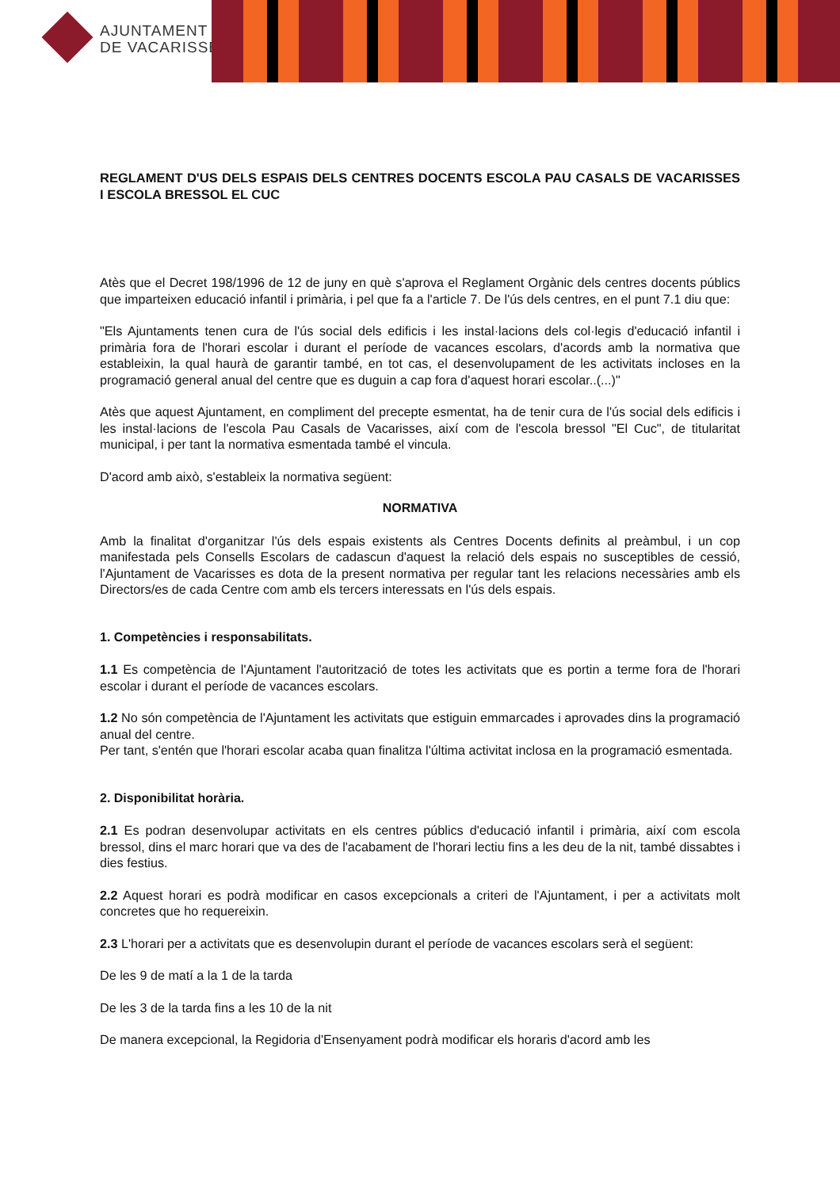AJUNTAMENT
DE VACARISSES
REGLAMENT D'US DELS ESPAIS DELS CENTRES DOCENTS ESCOLA PAU CASALS DE VACARISSES I ESCOLA BRESSOL EL CUC
Atès que el Decret 198/1996 de 12 de juny en què s'aprova el Reglament Orgànic dels centres docents públics que imparteixen educació infantil i primària, i pel que fa a l'article 7. De l'ús dels centres, en el punt 7.1 diu que:
"Els Ajuntaments tenen cura de l'ús social dels edificis i les instal·lacions dels col·legis d'educació infantil i primària fora de l'horari escolar i durant el període de vacances escolars, d'acords amb la normativa que estableixin, la qual haurà de garantir també, en tot cas, el desenvolupament de les activitats incloses en la programació general anual del centre que es duguin a cap fora d'aquest horari escolar..(...)"
Atès que aquest Ajuntament, en compliment del precepte esmentat, ha de tenir cura de l'ús social dels edificis i les instal·lacions de l'escola Pau Casals de Vacarisses, així com de l'escola bressol "El Cuc", de titularitat municipal, i per tant la normativa esmentada també el vincula.
D'acord amb això, s'estableix la normativa següent:
NORMATIVA
Amb la finalitat d'organitzar l'ús dels espais existents als Centres Docents definits al preàmbul, i un cop manifestada pels Consells Escolars de cadascun d'aquest la relació dels espais no susceptibles de cessió, l'Ajuntament de Vacarisses es dota de la present normativa per regular tant les relacions necessàries amb els Directors/es de cada Centre com amb els tercers interessats en l'ús dels espais.
1. Competències i responsabilitats.
1.1 Es competència de l'Ajuntament l'autorització de totes les activitats que es portin a terme fora de l'horari escolar i durant el període de vacances escolars.
1.2 No són competència de l'Ajuntament les activitats que estiguin emmarcades i aprovades dins la programació anual del centre.
Per tant, s'entén que l'horari escolar acaba quan finalitza l'última activitat inclosa en la programació esmentada.
2. Disponibilitat horària.
2.1 Es podran desenvolupar activitats en els centres públics d'educació infantil i primària, així com escola bressol, dins el marc horari que va des de l'acabament de l'horari lectiu fins a les deu de la nit, també dissabtes i dies festius.
2.2 Aquest horari es podrà modificar en casos excepcionals a criteri de l'Ajuntament, i per a activitats molt concretes que ho requereixin.
2.3 L'horari per a activitats que es desenvolupin durant el període de vacances escolars serà el següent:
De les 9 de matí a la 1 de la tarda
De les 3 de la tarda fins a les 10 de la nit
De manera excepcional, la Regidoria d'Ensenyament podrà modificar els horaris d'acord amb les